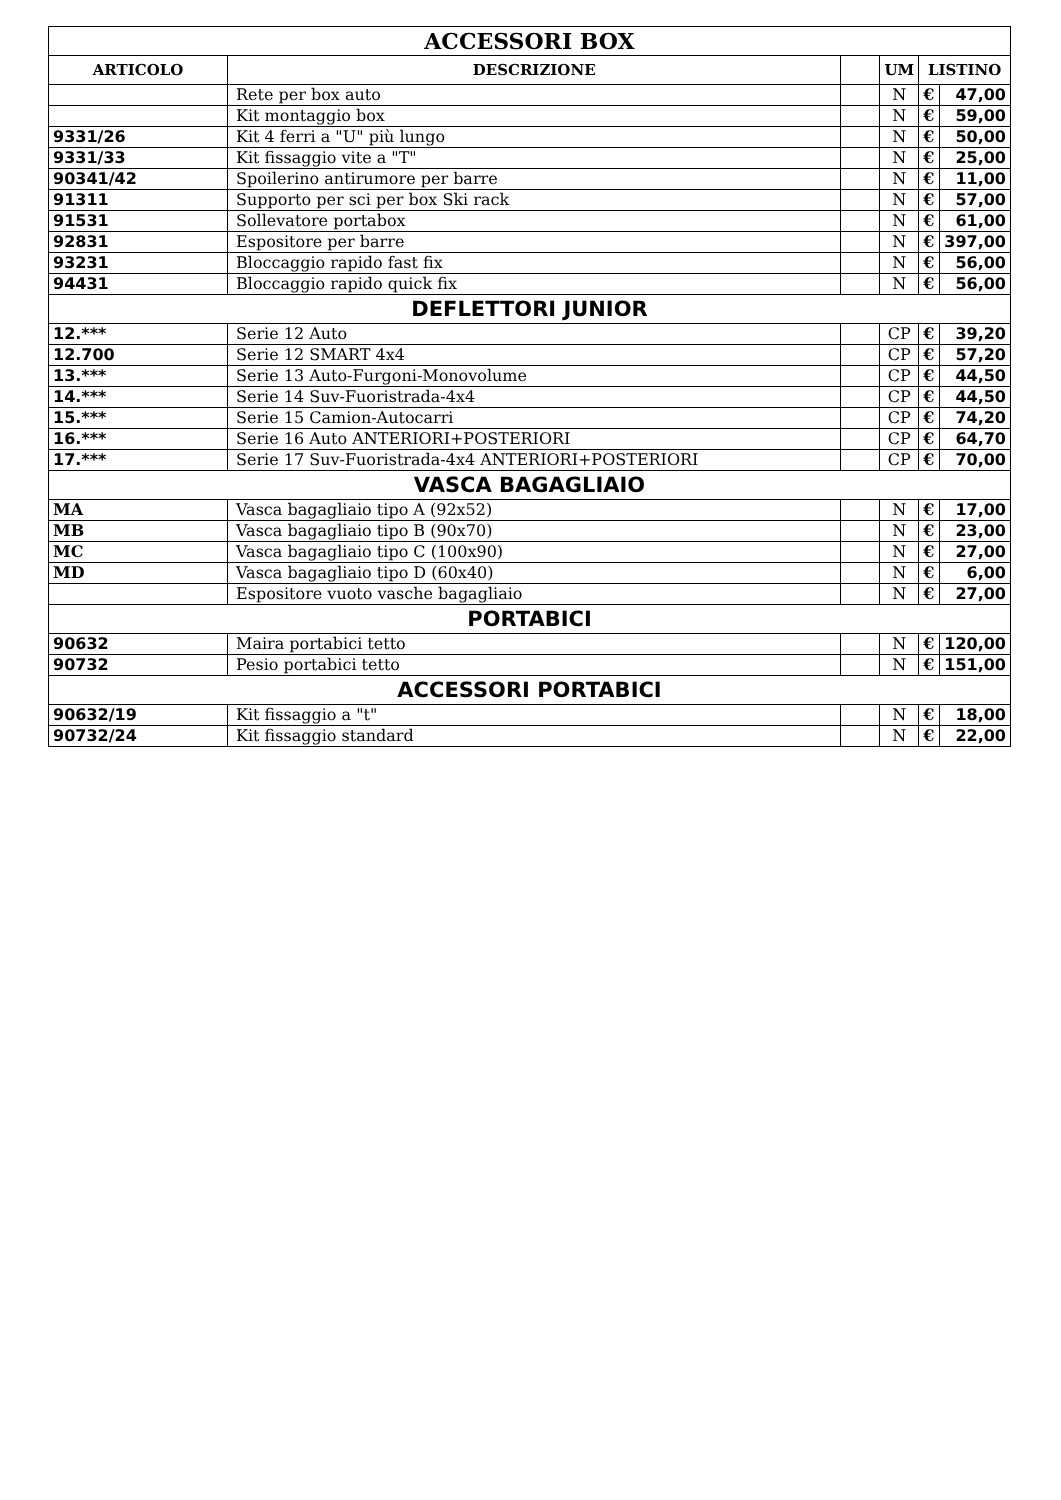| ACCESSORI BOX | | | | | |
| ARTICOLO | DESCRIZIONE | | UM | LISTINO | |
| | Rete per box auto | | N | € | 47,00 |
| | Kit montaggio box | | N | € | 59,00 |
| 9331/26 | Kit 4 ferri a "U" più lungo | | N | € | 50,00 |
| 9331/33 | Kit fissaggio vite a "T" | | N | € | 25,00 |
| 90341/42 | Spoilerino antirumore per barre | | N | € | 11,00 |
| 91311 | Supporto per sci per box Ski rack | | N | € | 57,00 |
| 91531 | Sollevatore portabox | | N | € | 61,00 |
| 92831 | Espositore per barre | | N | € | 397,00 |
| 93231 | Bloccaggio rapido fast fix | | N | € | 56,00 |
| 94431 | Bloccaggio rapido quick fix | | N | € | 56,00 |
| DEFLETTORI JUNIOR | | | | | |
| 12.*** | Serie 12 Auto | | CP | € | 39,20 |
| 12.700 | Serie 12 SMART 4x4 | | CP | € | 57,20 |
| 13.*** | Serie 13 Auto-Furgoni-Monovolume | | CP | € | 44,50 |
| 14.*** | Serie 14 Suv-Fuoristrada-4x4 | | CP | € | 44,50 |
| 15.*** | Serie 15 Camion-Autocarri | | CP | € | 74,20 |
| 16.*** | Serie 16 Auto ANTERIORI+POSTERIORI | | CP | € | 64,70 |
| 17.*** | Serie 17 Suv-Fuoristrada-4x4 ANTERIORI+POSTERIORI | | CP | € | 70,00 |
| VASCA BAGAGLIAIO | | | | | |
| MA | Vasca bagagliaio tipo A (92x52) | | N | € | 17,00 |
| MB | Vasca bagagliaio tipo B (90x70) | | N | € | 23,00 |
| MC | Vasca bagagliaio tipo C (100x90) | | N | € | 27,00 |
| MD | Vasca bagagliaio tipo D (60x40) | | N | € | 6,00 |
| | Espositore vuoto vasche bagagliaio | | N | € | 27,00 |
| PORTABICI | | | | | |
| 90632 | Maira portabici tetto | | N | € | 120,00 |
| 90732 | Pesio portabici tetto | | N | € | 151,00 |
| ACCESSORI PORTABICI | | | | | |
| 90632/19 | Kit fissaggio a "t" | | N | € | 18,00 |
| 90732/24 | Kit fissaggio standard | | N | € | 22,00 |